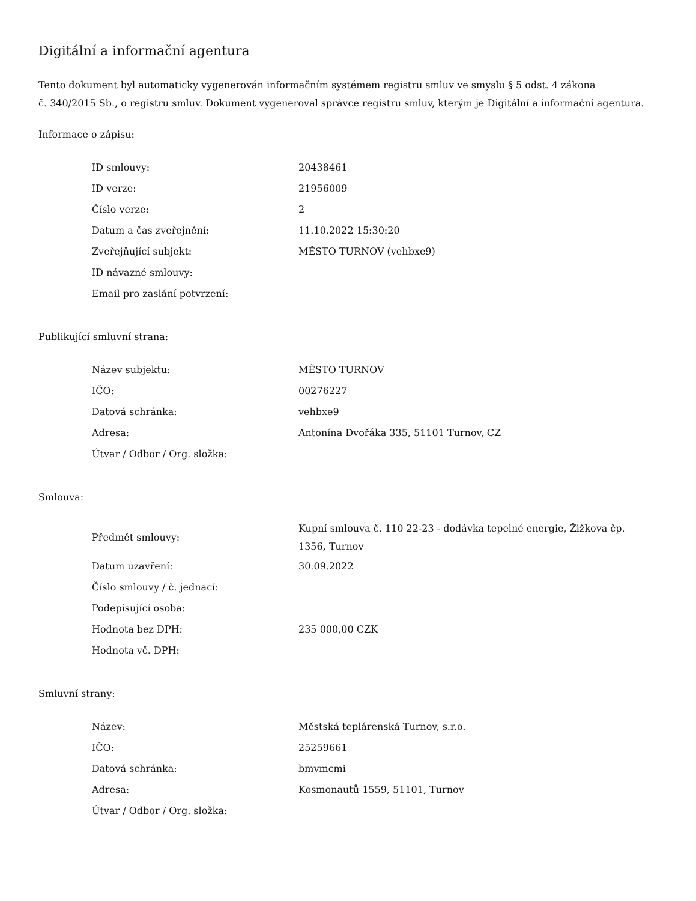Digitální a informační agentura
Tento dokument byl automaticky vygenerován informačním systémem registru smluv ve smyslu § 5 odst. 4 zákona
č. 340/2015 Sb., o registru smluv. Dokument vygeneroval správce registru smluv, kterým je Digitální a informační agentura.
Informace o zápisu:
| ID smlouvy: | 20438461 |
| ID verze: | 21956009 |
| Číslo verze: | 2 |
| Datum a čas zveřejnění: | 11.10.2022 15:30:20 |
| Zveřejňující subjekt: | MĚSTO TURNOV (vehbxe9) |
| ID návazné smlouvy: | |
| Email pro zaslání potvrzení: | |
Publikující smluvní strana:
| Název subjektu: | MĚSTO TURNOV |
| IČO: | 00276227 |
| Datová schránka: | vehbxe9 |
| Adresa: | Antonína Dvořáka 335, 51101 Turnov, CZ |
| Útvar / Odbor / Org. složka: | |
Smlouva:
| Předmět smlouvy: | Kupní smlouva č. 110 22-23 - dodávka tepelné energie, Žižkova čp. 1356, Turnov |
| Datum uzavření: | 30.09.2022 |
| Číslo smlouvy / č. jednací: | |
| Podepisující osoba: | |
| Hodnota bez DPH: | 235 000,00 CZK |
| Hodnota vč. DPH: | |
Smluvní strany:
| Název: | Městská teplárenská Turnov, s.r.o. |
| IČO: | 25259661 |
| Datová schránka: | bmvmcmi |
| Adresa: | Kosmonautů 1559, 51101, Turnov |
| Útvar / Odbor / Org. složka: | |